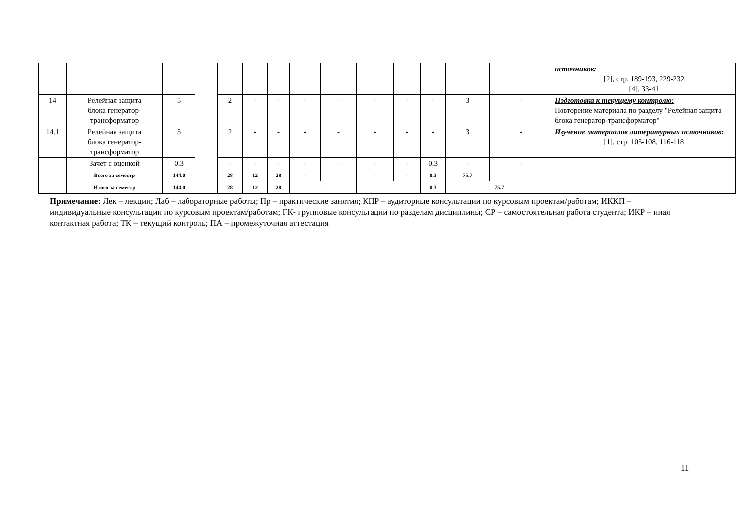| | | | | | | | | | | | | | | источников: [2], стр. 189-193, 229-232 [4], 33-41 |
| 14 | Релейная защита блока генератор- трансформатор | 5 | | 2 | - | - | - | - | - | - | - | 3 | - | Подготовка к текущему контролю: Повторение материала по разделу "Релейная защита блока генератор-трансформатор" |
| 14.1 | Релейная защита блока генератор- трансформатор | 5 | | 2 | - | - | - | - | - | - | - | 3 | - | Изучение материалов литературных источников: [1], стр. 105-108, 116-118 |
| | Зачет с оценкой | 0.3 | | - | - | - | - | - | - | - | 0.3 | - | - | |
| | Всего за семестр | 144.0 | | 28 | 12 | 28 | - | - | - | - | 0.3 | 75.7 | - | |
| | Итого за семестр | 144.0 | | 28 | 12 | 28 | - | | - | | 0.3 | 75.7 | | |
Примечание: Лек – лекции; Лаб – лабораторные работы; Пр – практические занятия; КПР – аудиторные консультации по курсовым проектам/работам; ИККП – индивидуальные консультации по курсовым проектам/работам; ГК- групповые консультации по разделам дисциплины; СР – самостоятельная работа студента; ИКР – иная контактная работа; ТК – текущий контроль; ПА – промежуточная аттестация
11